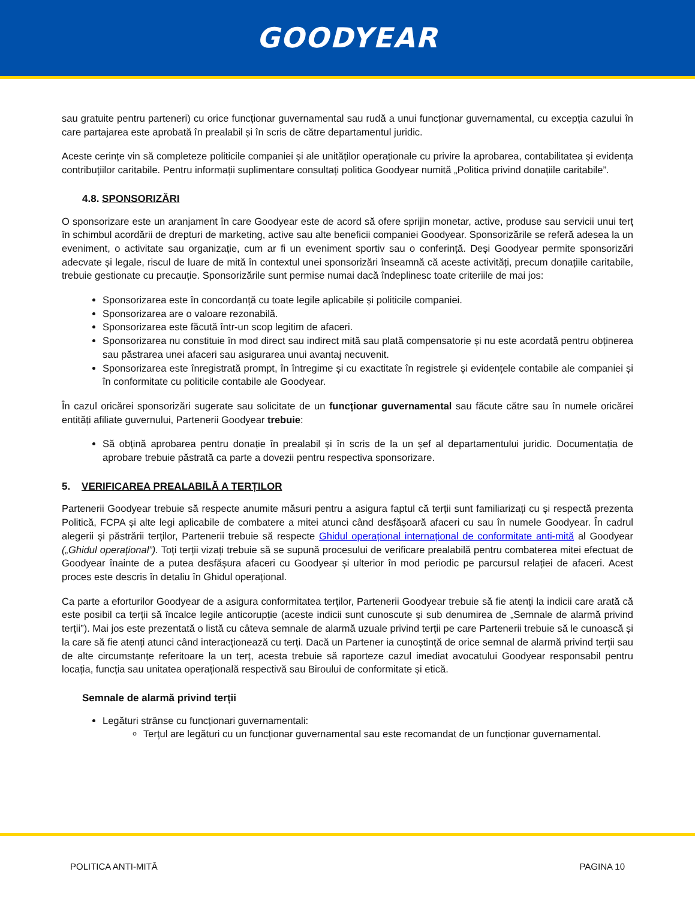GOODYEAR
sau gratuite pentru parteneri) cu orice funcționar guvernamental sau rudă a unui funcționar guvernamental, cu excepția cazului în care partajarea este aprobată în prealabil și în scris de către departamentul juridic.
Aceste cerințe vin să completeze politicile companiei și ale unităților operaționale cu privire la aprobarea, contabilitatea și evidența contribuțiilor caritabile. Pentru informații suplimentare consultați politica Goodyear numită „Politica privind donațiile caritabile”.
4.8. SPONSORIZĂRI
O sponsorizare este un aranjament în care Goodyear este de acord să ofere sprijin monetar, active, produse sau servicii unui terț în schimbul acordării de drepturi de marketing, active sau alte beneficii companiei Goodyear. Sponsorizările se referă adesea la un eveniment, o activitate sau organizație, cum ar fi un eveniment sportiv sau o conferință. Deși Goodyear permite sponsorizări adecvate și legale, riscul de luare de mită în contextul unei sponsorizări înseamnă că aceste activități, precum donațiile caritabile, trebuie gestionate cu precauție. Sponsorizările sunt permise numai dacă îndeplinesc toate criteriile de mai jos:
Sponsorizarea este în concordanță cu toate legile aplicabile și politicile companiei.
Sponsorizarea are o valoare rezonabilă.
Sponsorizarea este făcută într-un scop legitim de afaceri.
Sponsorizarea nu constituie în mod direct sau indirect mită sau plată compensatorie și nu este acordată pentru obținerea sau păstrarea unei afaceri sau asigurarea unui avantaj necuvenit.
Sponsorizarea este înregistrată prompt, în întregime și cu exactitate în registrele și evidențele contabile ale companiei și în conformitate cu politicile contabile ale Goodyear.
În cazul oricărei sponsorizări sugerate sau solicitate de un funcționar guvernamental sau făcute către sau în numele oricărei entități afiliate guvernului, Partenerii Goodyear trebuie:
Să obțină aprobarea pentru donație în prealabil și în scris de la un șef al departamentului juridic. Documentația de aprobare trebuie păstrată ca parte a dovezii pentru respectiva sponsorizare.
5. VERIFICAREA PREALABILĂ A TERȚILOR
Partenerii Goodyear trebuie să respecte anumite măsuri pentru a asigura faptul că terții sunt familiarizați cu și respectă prezenta Politică, FCPA și alte legi aplicabile de combatere a mitei atunci când desfășoară afaceri cu sau în numele Goodyear. În cadrul alegerii și păstrării terților, Partenerii trebuie să respecte Ghidul operațional internațional de conformitate anti-mită al Goodyear („Ghidul operațional”). Toți terții vizați trebuie să se supună procesului de verificare prealabilă pentru combaterea mitei efectuat de Goodyear înainte de a putea desfășura afaceri cu Goodyear și ulterior în mod periodic pe parcursul relației de afaceri. Acest proces este descris în detaliu în Ghidul operațional.
Ca parte a eforturilor Goodyear de a asigura conformitatea terților, Partenerii Goodyear trebuie să fie atenți la indicii care arată că este posibil ca terții să încalce legile anticorupție (aceste indicii sunt cunoscute și sub denumirea de „Semnale de alarmă privind terții”). Mai jos este prezentată o listă cu câteva semnale de alarmă uzuale privind terții pe care Partenerii trebuie să le cunoască și la care să fie atenți atunci când interacționează cu terți. Dacă un Partener ia cunoștință de orice semnal de alarmă privind terții sau de alte circumstanțe referitoare la un terț, acesta trebuie să raporteze cazul imediat avocatului Goodyear responsabil pentru locația, funcția sau unitatea operațională respectivă sau Biroului de conformitate și etică.
Semnale de alarmă privind terții
Legături strânse cu funcționari guvernamentali:
Terțul are legături cu un funcționar guvernamental sau este recomandat de un funcționar guvernamental.
POLITICA ANTI-MITĂ PAGINA 10